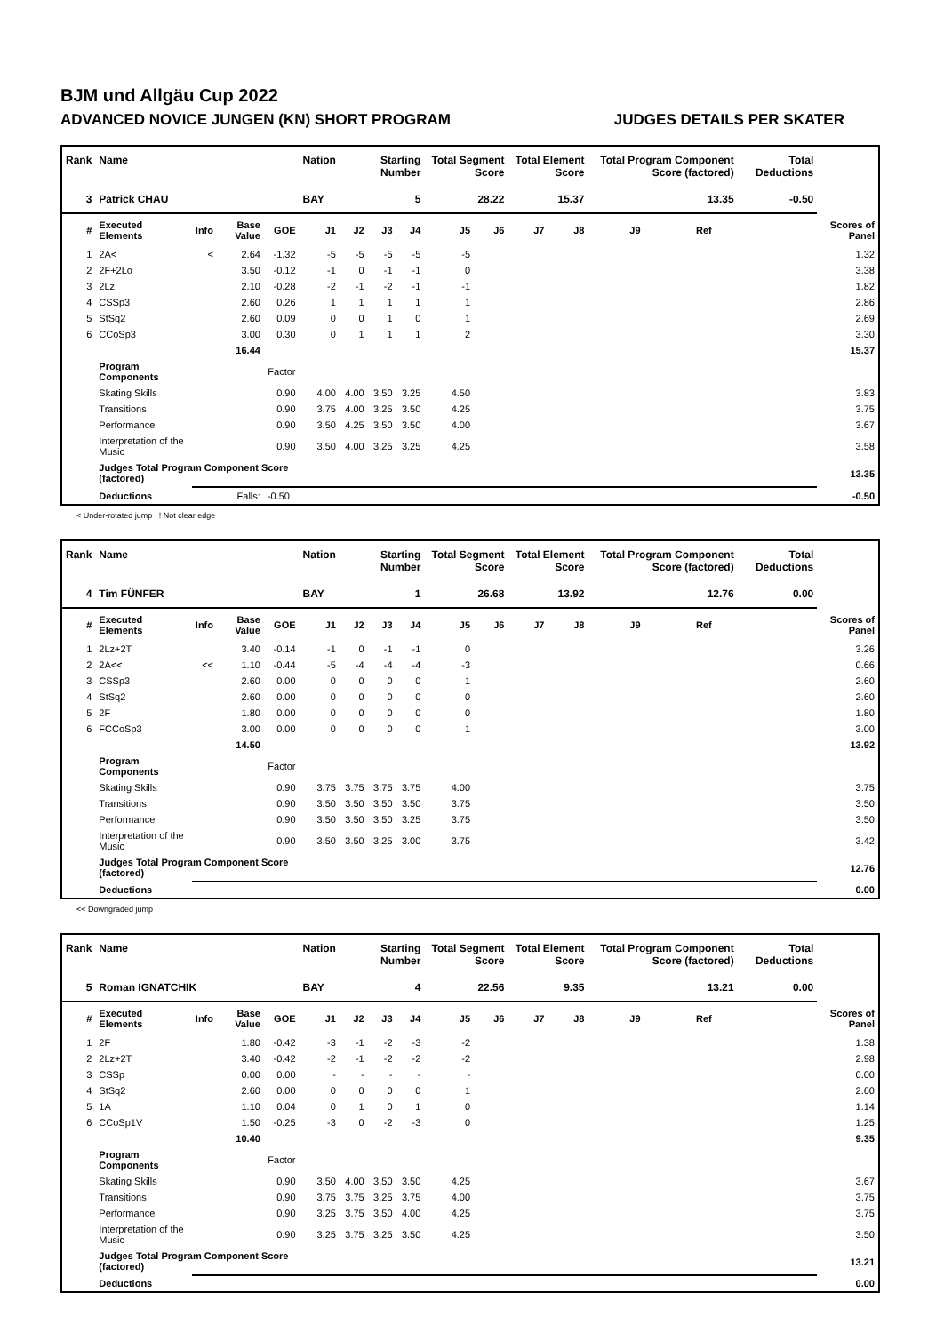BJM und Allgäu Cup 2022
ADVANCED NOVICE JUNGEN (KN) SHORT PROGRAM JUDGES DETAILS PER SKATER
| Rank | Name | | | | Nation | Starting Number | | | Total Segment Score | | Total Element Score | | Total Program Component Score (factored) | | | Total Deductions | |
| --- | --- | --- | --- | --- | --- | --- | --- | --- | --- | --- | --- | --- | --- | --- | --- | --- | --- |
| 3 | Patrick CHAU | | | | BAY | 5 | | | 28.22 | | 15.37 | | 13.35 | | | -0.50 | |
| # | Executed Elements | Info | Base Value | GOE | J1 | J2 | J3 | J4 | J5 | J6 | J7 | J8 | J9 | Ref | | | Scores of Panel |
| 1 | 2A< | < | 2.64 | -1.32 | -5 | -5 | -5 | -5 | -5 | | | | | | | | 1.32 |
| 2 | 2F+2Lo | | 3.50 | -0.12 | -1 | 0 | -1 | -1 | 0 | | | | | | | | 3.38 |
| 3 | 2Lz! | ! | 2.10 | -0.28 | -2 | -1 | -2 | -1 | -1 | | | | | | | | 1.82 |
| 4 | CSSp3 | | 2.60 | 0.26 | 1 | 1 | 1 | 1 | 1 | | | | | | | | 2.86 |
| 5 | StSq2 | | 2.60 | 0.09 | 0 | 0 | 1 | 0 | 1 | | | | | | | | 2.69 |
| 6 | CCoSp3 | | 3.00 | 0.30 | 0 | 1 | 1 | 1 | 2 | | | | | | | | 3.30 |
| | | | 16.44 | | | | | | | | | | | | | | 15.37 |
| | Program Components | | | Factor | | | | | | | | | | | | | |
| | Skating Skills | | | 0.90 | 4.00 | 4.00 | 3.50 | 3.25 | 4.50 | | | | | | | | 3.83 |
| | Transitions | | | 0.90 | 3.75 | 4.00 | 3.25 | 3.50 | 4.25 | | | | | | | | 3.75 |
| | Performance | | | 0.90 | 3.50 | 4.25 | 3.50 | 3.50 | 4.00 | | | | | | | | 3.67 |
| | Interpretation of the Music | | | 0.90 | 3.50 | 4.00 | 3.25 | 3.25 | 4.25 | | | | | | | | 3.58 |
| | Judges Total Program Component Score (factored) | | | | | | | | | | | | | | | | 13.35 |
| | Deductions | Falls: | | -0.50 | | | | | | | | | | | | | -0.50 |
< Under-rotated jump ! Not clear edge
| Rank | Name | | | | Nation | Starting Number | | | Total Segment Score | | Total Element Score | | Total Program Component Score (factored) | | | Total Deductions | |
| --- | --- | --- | --- | --- | --- | --- | --- | --- | --- | --- | --- | --- | --- | --- | --- | --- | --- |
| 4 | Tim FÜNFER | | | | BAY | 1 | | | 26.68 | | 13.92 | | 12.76 | | | 0.00 | |
| # | Executed Elements | Info | Base Value | GOE | J1 | J2 | J3 | J4 | J5 | J6 | J7 | J8 | J9 | Ref | | | Scores of Panel |
| 1 | 2Lz+2T | | 3.40 | -0.14 | -1 | 0 | -1 | -1 | 0 | | | | | | | | 3.26 |
| 2 | 2A<< | << | 1.10 | -0.44 | -5 | -4 | -4 | -4 | -3 | | | | | | | | 0.66 |
| 3 | CSSp3 | | 2.60 | 0.00 | 0 | 0 | 0 | 0 | 1 | | | | | | | | 2.60 |
| 4 | StSq2 | | 2.60 | 0.00 | 0 | 0 | 0 | 0 | 0 | | | | | | | | 2.60 |
| 5 | 2F | | 1.80 | 0.00 | 0 | 0 | 0 | 0 | 0 | | | | | | | | 1.80 |
| 6 | FCCoSp3 | | 3.00 | 0.00 | 0 | 0 | 0 | 0 | 1 | | | | | | | | 3.00 |
| | | | 14.50 | | | | | | | | | | | | | | 13.92 |
| | Program Components | | | Factor | | | | | | | | | | | | | |
| | Skating Skills | | | 0.90 | 3.75 | 3.75 | 3.75 | 3.75 | 4.00 | | | | | | | | 3.75 |
| | Transitions | | | 0.90 | 3.50 | 3.50 | 3.50 | 3.50 | 3.75 | | | | | | | | 3.50 |
| | Performance | | | 0.90 | 3.50 | 3.50 | 3.50 | 3.25 | 3.75 | | | | | | | | 3.50 |
| | Interpretation of the Music | | | 0.90 | 3.50 | 3.50 | 3.25 | 3.00 | 3.75 | | | | | | | | 3.42 |
| | Judges Total Program Component Score (factored) | | | | | | | | | | | | | | | | 12.76 |
| | Deductions | | | | | | | | | | | | | | | | 0.00 |
<< Downgraded jump
| Rank | Name | | | | Nation | Starting Number | | | Total Segment Score | | Total Element Score | | Total Program Component Score (factored) | | | Total Deductions | |
| --- | --- | --- | --- | --- | --- | --- | --- | --- | --- | --- | --- | --- | --- | --- | --- | --- | --- |
| 5 | Roman IGNATCHIK | | | | BAY | 4 | | | 22.56 | | 9.35 | | 13.21 | | | 0.00 | |
| # | Executed Elements | Info | Base Value | GOE | J1 | J2 | J3 | J4 | J5 | J6 | J7 | J8 | J9 | Ref | | | Scores of Panel |
| 1 | 2F | | 1.80 | -0.42 | -3 | -1 | -2 | -3 | -2 | | | | | | | | 1.38 |
| 2 | 2Lz+2T | | 3.40 | -0.42 | -2 | -1 | -2 | -2 | -2 | | | | | | | | 2.98 |
| 3 | CSSp | | 0.00 | 0.00 | - | - | - | - | - | | | | | | | | 0.00 |
| 4 | StSq2 | | 2.60 | 0.00 | 0 | 0 | 0 | 0 | 1 | | | | | | | | 2.60 |
| 5 | 1A | | 1.10 | 0.04 | 0 | 1 | 0 | 1 | 0 | | | | | | | | 1.14 |
| 6 | CCoSp1V | | 1.50 | -0.25 | -3 | 0 | -2 | -3 | 0 | | | | | | | | 1.25 |
| | | | 10.40 | | | | | | | | | | | | | | 9.35 |
| | Program Components | | | Factor | | | | | | | | | | | | | |
| | Skating Skills | | | 0.90 | 3.50 | 4.00 | 3.50 | 3.50 | 4.25 | | | | | | | | 3.67 |
| | Transitions | | | 0.90 | 3.75 | 3.75 | 3.25 | 3.75 | 4.00 | | | | | | | | 3.75 |
| | Performance | | | 0.90 | 3.25 | 3.75 | 3.50 | 4.00 | 4.25 | | | | | | | | 3.75 |
| | Interpretation of the Music | | | 0.90 | 3.25 | 3.75 | 3.25 | 3.50 | 4.25 | | | | | | | | 3.50 |
| | Judges Total Program Component Score (factored) | | | | | | | | | | | | | | | | 13.21 |
| | Deductions | | | | | | | | | | | | | | | | 0.00 |